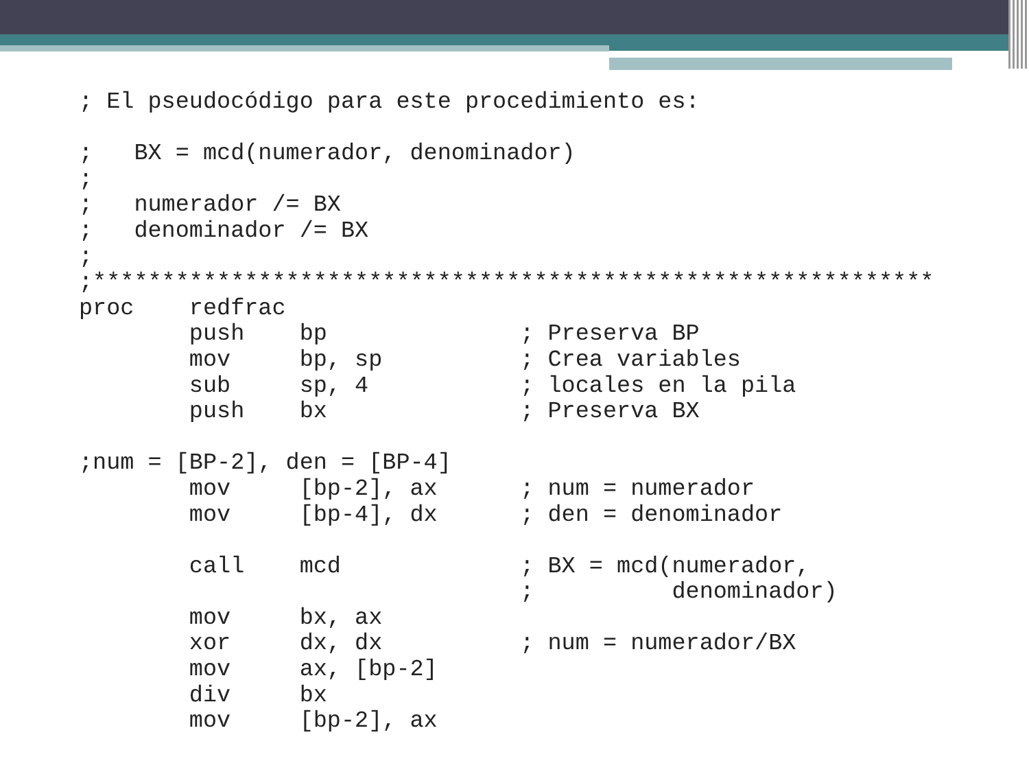; El pseudocódigo para este procedimiento es:

;   BX = mcd(numerador, denominador)
;
;   numerador /= BX
;   denominador /= BX
;
;*************************************************************
proc    redfrac
        push    bp              ; Preserva BP
        mov     bp, sp          ; Crea variables
        sub     sp, 4           ; locales en la pila
        push    bx              ; Preserva BX

;num = [BP-2], den = [BP-4]
        mov     [bp-2], ax      ; num = numerador
        mov     [bp-4], dx      ; den = denominador

        call    mcd             ; BX = mcd(numerador,
                                ;          denominador)
        mov     bx, ax
        xor     dx, dx          ; num = numerador/BX
        mov     ax, [bp-2]
        div     bx
        mov     [bp-2], ax